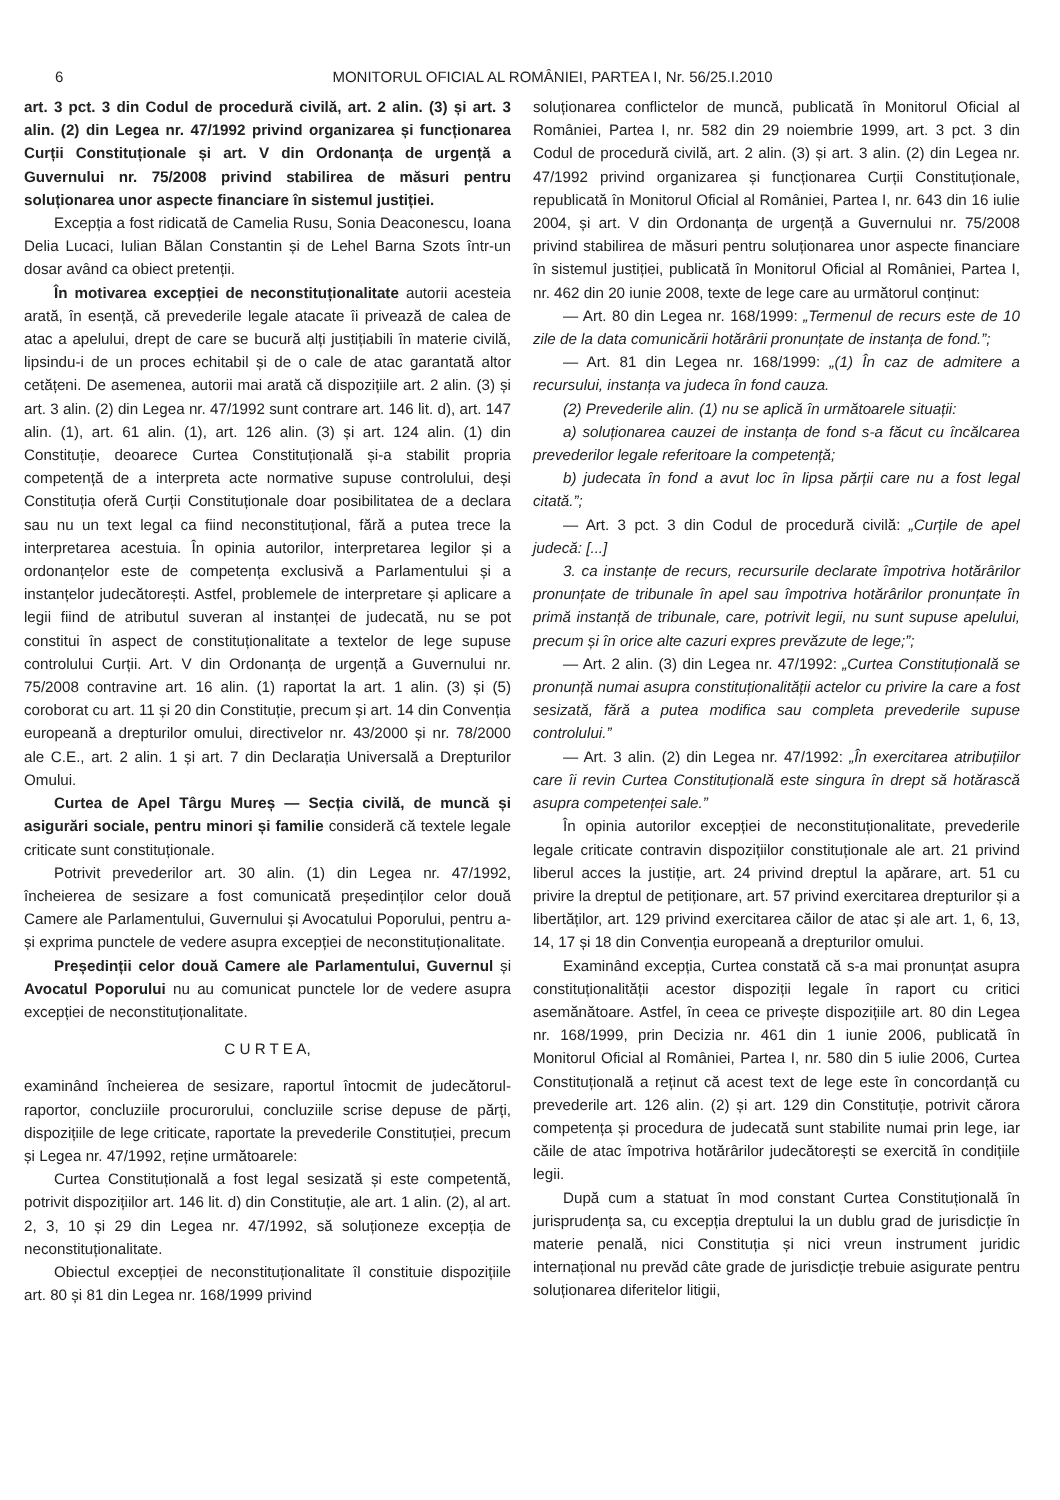6 MONITORUL OFICIAL AL ROMÂNIEI, PARTEA I, Nr. 56/25.I.2010
art. 3 pct. 3 din Codul de procedură civilă, art. 2 alin. (3) și art. 3 alin. (2) din Legea nr. 47/1992 privind organizarea și funcționarea Curții Constituționale și art. V din Ordonanța de urgență a Guvernului nr. 75/2008 privind stabilirea de măsuri pentru soluționarea unor aspecte financiare în sistemul justiției.
Excepția a fost ridicată de Camelia Rusu, Sonia Deaconescu, Ioana Delia Lucaci, Iulian Bălan Constantin și de Lehel Barna Szots într-un dosar având ca obiect pretenții.
În motivarea excepției de neconstituționalitate autorii acesteia arată, în esență, că prevederile legale atacate îi privează de calea de atac a apelului, drept de care se bucură alți justițiabili în materie civilă, lipsindu-i de un proces echitabil și de o cale de atac garantată altor cetățeni. De asemenea, autorii mai arată că dispozițiile art. 2 alin. (3) și art. 3 alin. (2) din Legea nr. 47/1992 sunt contrare art. 146 lit. d), art. 147 alin. (1), art. 61 alin. (1), art. 126 alin. (3) și art. 124 alin. (1) din Constituție, deoarece Curtea Constituțională și-a stabilit propria competență de a interpreta acte normative supuse controlului, deși Constituția oferă Curții Constituționale doar posibilitatea de a declara sau nu un text legal ca fiind neconstituțional, fără a putea trece la interpretarea acestuia. În opinia autorilor, interpretarea legilor și a ordonanțelor este de competența exclusivă a Parlamentului și a instanțelor judecătorești. Astfel, problemele de interpretare și aplicare a legii fiind de atributul suveran al instanței de judecată, nu se pot constitui în aspect de constituționalitate a textelor de lege supuse controlului Curții. Art. V din Ordonanța de urgență a Guvernului nr. 75/2008 contravine art. 16 alin. (1) raportat la art. 1 alin. (3) și (5) coroborat cu art. 11 și 20 din Constituție, precum și art. 14 din Convenția europeană a drepturilor omului, directivelor nr. 43/2000 și nr. 78/2000 ale C.E., art. 2 alin. 1 și art. 7 din Declarația Universală a Drepturilor Omului.
Curtea de Apel Târgu Mureș — Secția civilă, de muncă și asigurări sociale, pentru minori și familie consideră că textele legale criticate sunt constituționale.
Potrivit prevederilor art. 30 alin. (1) din Legea nr. 47/1992, încheierea de sesizare a fost comunicată președinților celor două Camere ale Parlamentului, Guvernului și Avocatului Poporului, pentru a-și exprima punctele de vedere asupra excepției de neconstituționalitate.
Președinții celor două Camere ale Parlamentului, Guvernul și Avocatul Poporului nu au comunicat punctele lor de vedere asupra excepției de neconstituționalitate.
C U R T E A,
examinând încheierea de sesizare, raportul întocmit de judecătorul-raportor, concluziile procurorului, concluziile scrise depuse de părți, dispozițiile de lege criticate, raportate la prevederile Constituției, precum și Legea nr. 47/1992, reține următoarele:
Curtea Constituțională a fost legal sesizată și este competentă, potrivit dispozițiilor art. 146 lit. d) din Constituție, ale art. 1 alin. (2), al art. 2, 3, 10 și 29 din Legea nr. 47/1992, să soluționeze excepția de neconstituționalitate.
Obiectul excepției de neconstituționalitate îl constituie dispozițiile art. 80 și 81 din Legea nr. 168/1999 privind
soluționarea conflictelor de muncă, publicată în Monitorul Oficial al României, Partea I, nr. 582 din 29 noiembrie 1999, art. 3 pct. 3 din Codul de procedură civilă, art. 2 alin. (3) și art. 3 alin. (2) din Legea nr. 47/1992 privind organizarea și funcționarea Curții Constituționale, republicată în Monitorul Oficial al României, Partea I, nr. 643 din 16 iulie 2004, și art. V din Ordonanța de urgență a Guvernului nr. 75/2008 privind stabilirea de măsuri pentru soluționarea unor aspecte financiare în sistemul justiției, publicată în Monitorul Oficial al României, Partea I, nr. 462 din 20 iunie 2008, texte de lege care au următorul conținut:
— Art. 80 din Legea nr. 168/1999: „Termenul de recurs este de 10 zile de la data comunicării hotărârii pronunțate de instanța de fond.”;
— Art. 81 din Legea nr. 168/1999: „(1) În caz de admitere a recursului, instanța va judeca în fond cauza.
(2) Prevederile alin. (1) nu se aplică în următoarele situații:
a) soluționarea cauzei de instanța de fond s-a făcut cu încălcarea prevederilor legale referitoare la competență;
b) judecata în fond a avut loc în lipsa părții care nu a fost legal citată.”;
— Art. 3 pct. 3 din Codul de procedură civilă: „Curțile de apel judecă: [...]
3. ca instanțe de recurs, recursurile declarate împotriva hotărârilor pronunțate de tribunale în apel sau împotriva hotărârilor pronunțate în primă instanță de tribunale, care, potrivit legii, nu sunt supuse apelului, precum și în orice alte cazuri expres prevăzute de lege;”;
— Art. 2 alin. (3) din Legea nr. 47/1992: „Curtea Constituțională se pronunță numai asupra constituționalității actelor cu privire la care a fost sesizată, fără a putea modifica sau completa prevederile supuse controlului.”
— Art. 3 alin. (2) din Legea nr. 47/1992: „În exercitarea atribuțiilor care îi revin Curtea Constituțională este singura în drept să hotărască asupra competenței sale.”
În opinia autorilor excepției de neconstituționalitate, prevederile legale criticate contravin dispozițiilor constituționale ale art. 21 privind liberul acces la justiție, art. 24 privind dreptul la apărare, art. 51 cu privire la dreptul de petiționare, art. 57 privind exercitarea drepturilor și a libertăților, art. 129 privind exercitarea căilor de atac și ale art. 1, 6, 13, 14, 17 și 18 din Convenția europeană a drepturilor omului.
Examinând excepția, Curtea constată că s-a mai pronunțat asupra constituționalității acestor dispoziții legale în raport cu critici asemănătoare. Astfel, în ceea ce privește dispozițiile art. 80 din Legea nr. 168/1999, prin Decizia nr. 461 din 1 iunie 2006, publicată în Monitorul Oficial al României, Partea I, nr. 580 din 5 iulie 2006, Curtea Constituțională a reținut că acest text de lege este în concordanță cu prevederile art. 126 alin. (2) și art. 129 din Constituție, potrivit cărora competența și procedura de judecată sunt stabilite numai prin lege, iar căile de atac împotriva hotărârilor judecătorești se exercită în condițiile legii.
După cum a statuat în mod constant Curtea Constituțională în jurisprudența sa, cu excepția dreptului la un dublu grad de jurisdicție în materie penală, nici Constituția și nici vreun instrument juridic internațional nu prevăd câte grade de jurisdicție trebuie asigurate pentru soluționarea diferitelor litigii,